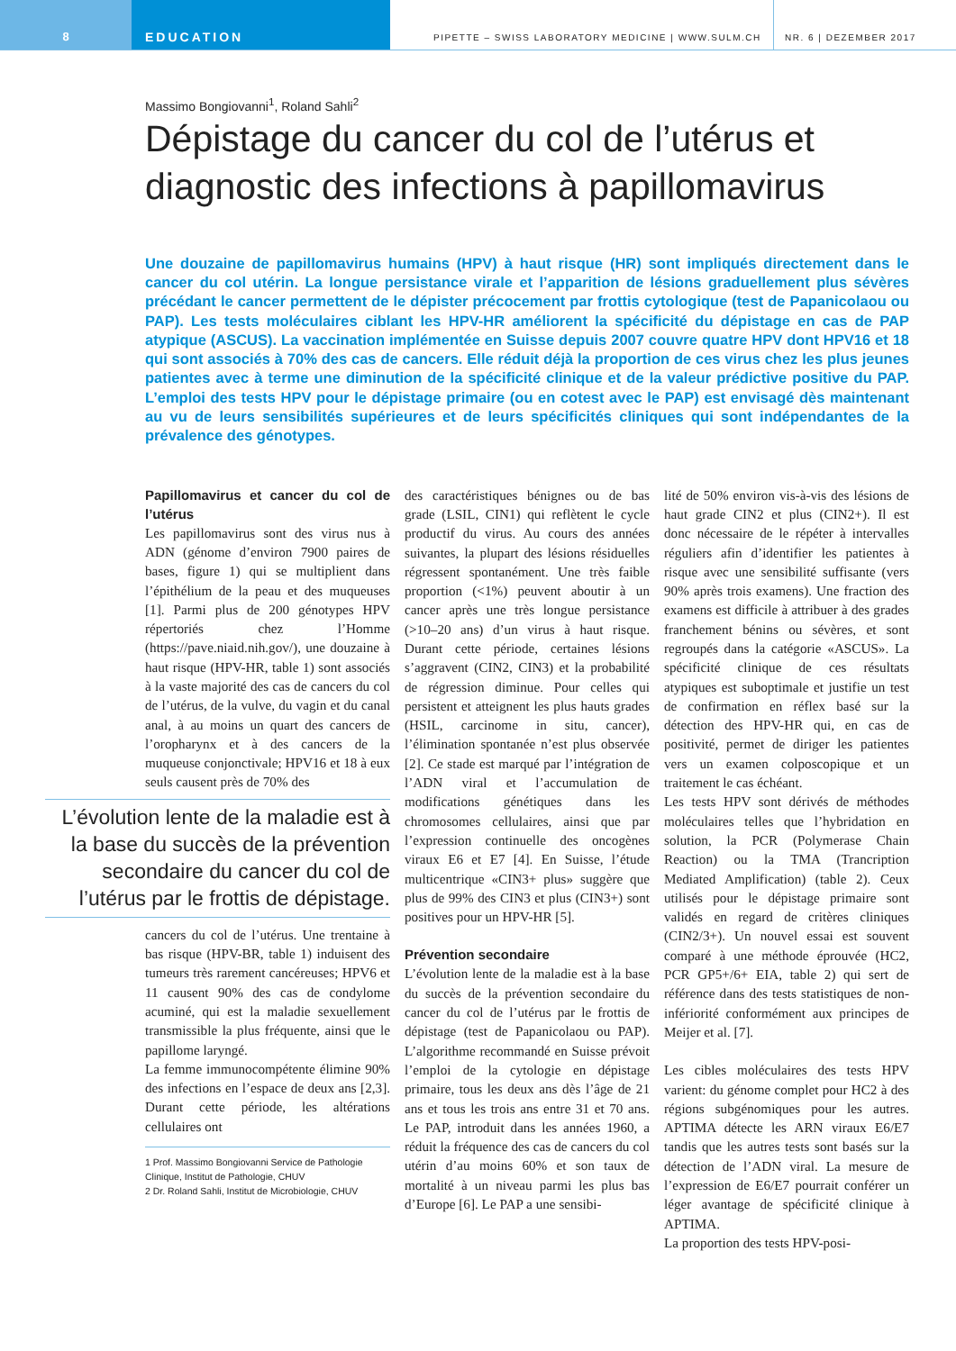8 EDUCATION
PIPETTE – SWISS LABORATORY MEDICINE | WWW.SULM.CH
NR. 6 | DEZEMBER 2017
Massimo Bongiovanni<sup>1</sup>, Roland Sahli<sup>2</sup>
Dépistage du cancer du col de l’utérus et diagnostic des infections à papillomavirus
Une douzaine de papillomavirus humains (HPV) à haut risque (HR) sont impliqués directement dans le cancer du col utérin. La longue persistance virale et l’apparition de lésions graduellement plus sévères précédant le cancer permettent de le dépister précocement par frottis cytologique (test de Papanicolaou ou PAP). Les tests moléculaires ciblant les HPV-HR améliorent la spécificité du dépistage en cas de PAP atypique (ASCUS). La vaccination implémentée en Suisse depuis 2007 couvre quatre HPV dont HPV16 et 18 qui sont associés à 70% des cas de cancers. Elle réduit déjà la proportion de ces virus chez les plus jeunes patientes avec à terme une diminution de la spécificité clinique et de la valeur prédictive positive du PAP. L’emploi des tests HPV pour le dépistage primaire (ou en cotest avec le PAP) est envisagé dès maintenant au vu de leurs sensibilités supérieures et de leurs spécificités cliniques qui sont indépendantes de la prévalence des génotypes.
Papillomavirus et cancer du col de l’utérus
Les papillomavirus sont des virus nus à ADN (génome d’environ 7900 paires de bases, figure 1) qui se multiplient dans l’épithélium de la peau et des muqueuses [1]. Parmi plus de 200 génotypes HPV répertoriés chez l’Homme (https://pave.niaid.nih.gov/), une douzaine à haut risque (HPV-HR, table 1) sont associés à la vaste majorité des cas de cancers du col de l’utérus, de la vulve, du vagin et du canal anal, à au moins un quart des cancers de l’oropharynx et à des cancers de la muqueuse conjonctivale; HPV16 et 18 à eux seuls causent près de 70% des
L’évolution lente de la maladie est à la base du succès de la prévention secondaire du cancer du col de l’utérus par le frottis de dépistage.
cancers du col de l’utérus. Une trentaine à bas risque (HPV-BR, table 1) induisent des tumeurs très rarement cancéreuses; HPV6 et 11 causent 90% des cas de condylome acuminé, qui est la maladie sexuellement transmissible la plus fréquente, ainsi que le papillome laryngé.
La femme immunocompétente élimine 90% des infections en l’espace de deux ans [2,3]. Durant cette période, les altérations cellulaires ont
1 Prof. Massimo Bongiovanni Service de Pathologie Clinique, Institut de Pathologie, CHUV
2 Dr. Roland Sahli, Institut de Microbiologie, CHUV
des caractéristiques bénignes ou de bas grade (LSIL, CIN1) qui reflètent le cycle productif du virus. Au cours des années suivantes, la plupart des lésions résiduelles régressent spontanément. Une très faible proportion (<1%) peuvent aboutir à un cancer après une très longue persistance (>10–20 ans) d’un virus à haut risque. Durant cette période, certaines lésions s’aggravent (CIN2, CIN3) et la probabilité de régression diminue. Pour celles qui persistent et atteignent les plus hauts grades (HSIL, carcinome in situ, cancer), l’élimination spontanée n’est plus observée [2]. Ce stade est marqué par l’intégration de l’ADN viral et l’accumulation de modifications génétiques dans les chromosomes cellulaires, ainsi que par l’expression continuelle des oncogènes viraux E6 et E7 [4]. En Suisse, l’étude multicentrique «CIN3+ plus» suggère que plus de 99% des CIN3 et plus (CIN3+) sont positives pour un HPV-HR [5].
Prévention secondaire
L’évolution lente de la maladie est à la base du succès de la prévention secondaire du cancer du col de l’utérus par le frottis de dépistage (test de Papanicolaou ou PAP). L’algorithme recommandé en Suisse prévoit l’emploi de la cytologie en dépistage primaire, tous les deux ans dès l’âge de 21 ans et tous les trois ans entre 31 et 70 ans. Le PAP, introduit dans les années 1960, a réduit la fréquence des cas de cancers du col utérin d’au moins 60% et son taux de mortalité à un niveau parmi les plus bas d’Europe [6]. Le PAP a une sensibi-
lité de 50% environ vis-à-vis des lésions de haut grade CIN2 et plus (CIN2+). Il est donc nécessaire de le répéter à intervalles réguliers afin d’identifier les patientes à risque avec une sensibilité suffisante (vers 90% après trois examens). Une fraction des examens est difficile à attribuer à des grades franchement bénins ou sévères, et sont regroupés dans la catégorie «ASCUS». La spécificité clinique de ces résultats atypiques est suboptimale et justifie un test de confirmation en réflex basé sur la détection des HPV-HR qui, en cas de positivité, permet de diriger les patientes vers un examen colposcopique et un traitement le cas échéant.
Les tests HPV sont dérivés de méthodes moléculaires telles que l’hybridation en solution, la PCR (Polymerase Chain Reaction) ou la TMA (Trancription Mediated Amplification) (table 2). Ceux utilisés pour le dépistage primaire sont validés en regard de critères cliniques (CIN2/3+). Un nouvel essai est souvent comparé à une méthode éprouvée (HC2, PCR GP5+/6+ EIA, table 2) qui sert de référence dans des tests statistiques de non-infériorité conformément aux principes de Meijer et al. [7].
Les cibles moléculaires des tests HPV varient: du génome complet pour HC2 à des régions subgénomiques pour les autres. APTIMA détecte les ARN viraux E6/E7 tandis que les autres tests sont basés sur la détection de l’ADN viral. La mesure de l’expression de E6/E7 pourrait conférer un léger avantage de spécificité clinique à APTIMA.
La proportion des tests HPV-posi-